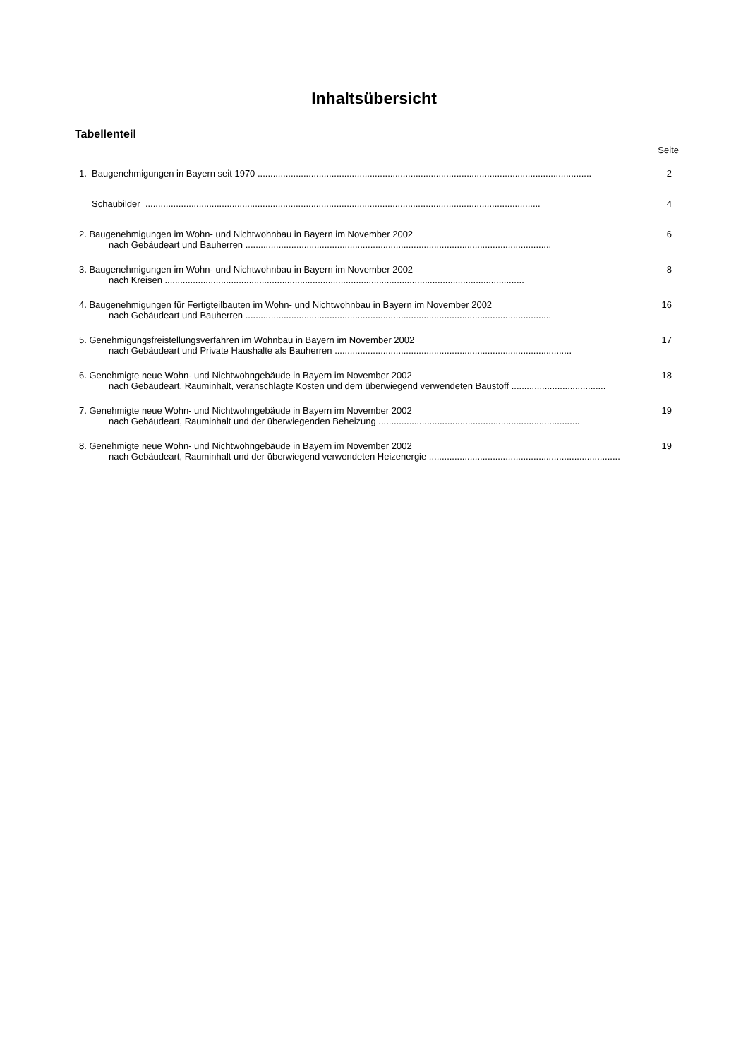Inhaltsübersicht
Tabellenteil
Seite
1. Baugenehmigungen in Bayern seit 1970 ...................................................................................................................................
2
Schaubilder ...........................................................................................................................................................
4
2. Baugenehmigungen im Wohn- und Nichtwohnbau in Bayern im November 2002
6
nach Gebäudeart und Bauherren ........................................................................................................................
3. Baugenehmigungen im Wohn- und Nichtwohnbau in Bayern im November 2002
8
nach Kreisen .............................................................................................................................................
4. Baugenehmigungen für Fertigteilbauten im Wohn- und Nichtwohnbau in Bayern im November 2002
16
nach Gebäudeart und Bauherren ........................................................................................................................
5. Genehmigungsfreistellungsverfahren im Wohnbau in Bayern im November 2002
17
nach Gebäudeart und Private Haushalte als Bauherren .............................................................................................
6. Genehmigte neue Wohn- und Nichtwohngebäude in Bayern im November 2002
18
nach Gebäudeart, Rauminhalt, veranschlagte Kosten und dem überwiegend verwendeten Baustoff .....................................
7. Genehmigte neue Wohn- und Nichtwohngebäude in Bayern im November 2002
19
nach Gebäudeart, Rauminhalt und der überwiegenden Beheizung ...............................................................................
8. Genehmigte neue Wohn- und Nichtwohngebäude in Bayern im November 2002
19
nach Gebäudeart, Rauminhalt und der überwiegend verwendeten Heizenergie ...........................................................................